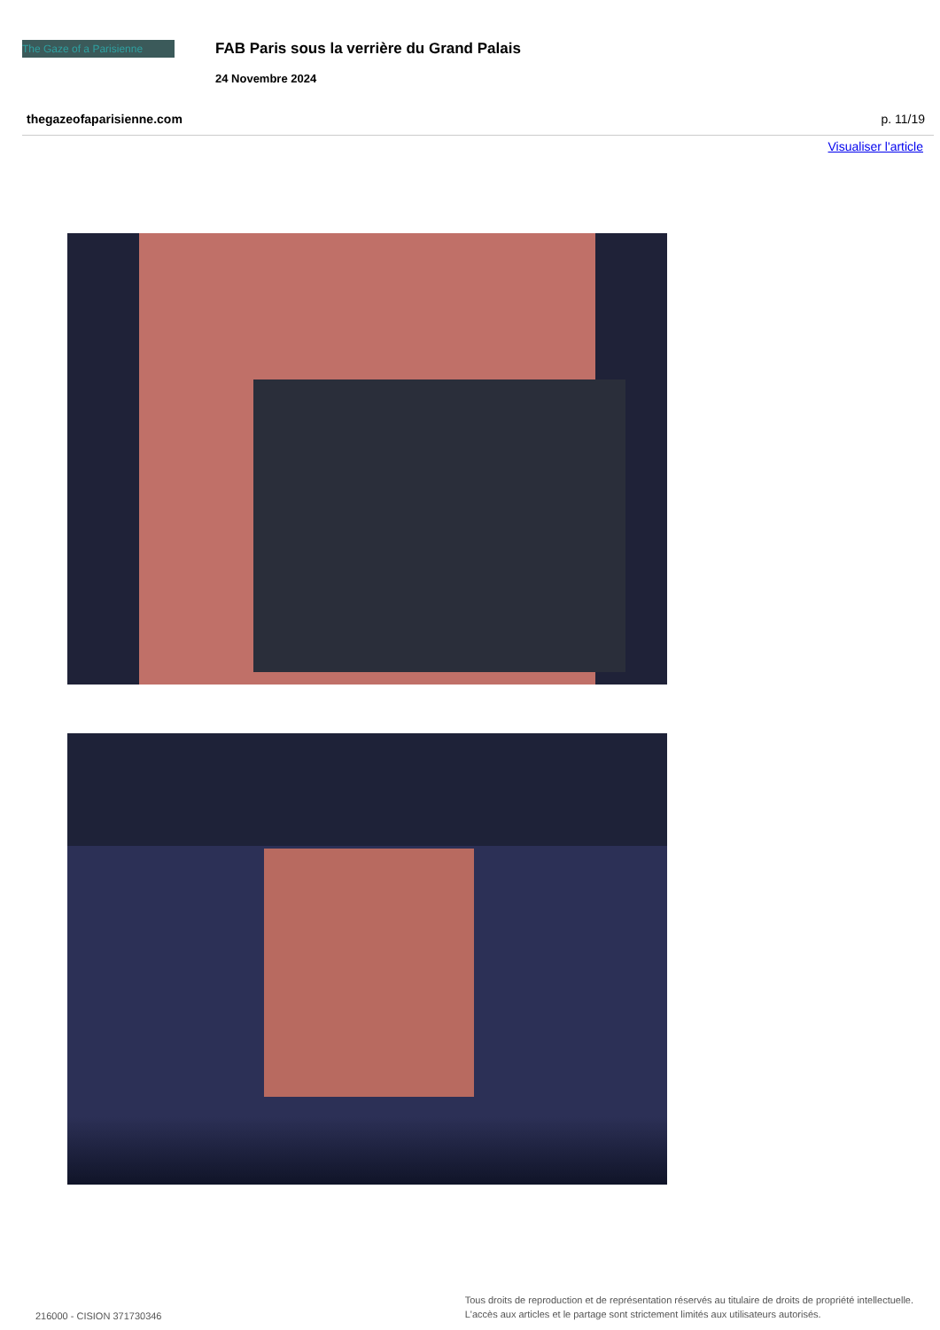The Gaze of a Parisienne
FAB Paris sous la verrière du Grand Palais
24 Novembre 2024
thegazeofaparisienne.com p. 11/19
Visualiser l'article
216000 - CISION 371730346 Tous droits de reproduction et de représentation réservés au titulaire de droits de propriété intellectuelle.
L'accès aux articles et le partage sont strictement limités aux utilisateurs autorisés.